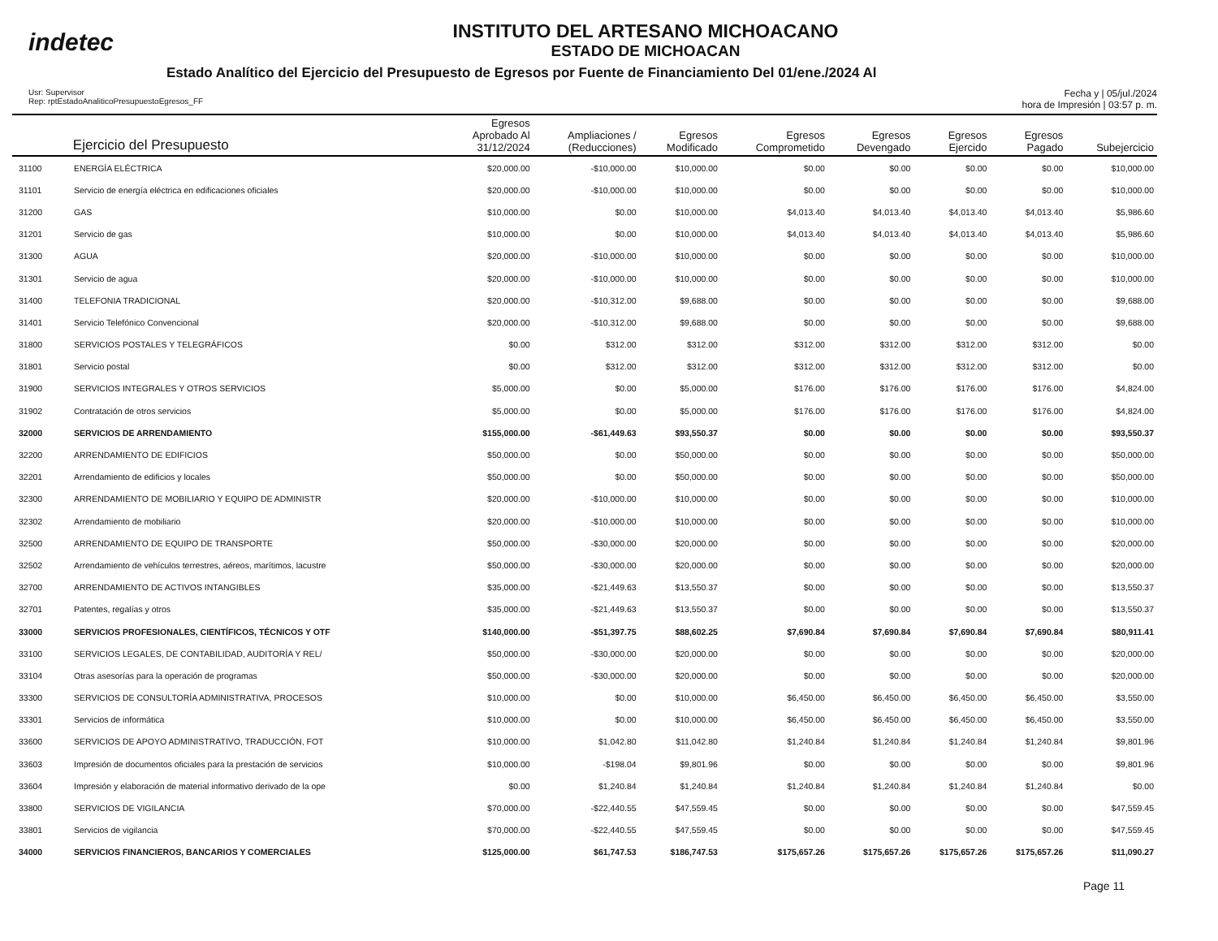indetec
INSTITUTO DEL ARTESANO MICHOACANO
ESTADO DE MICHOACAN
Estado Analítico del Ejercicio del Presupuesto de Egresos por Fuente de Financiamiento Del 01/ene./2024 Al
Usr: Supervisor
Rep: rptEstadoAnaliticoPresupuestoEgresos_FF
Fecha y | 05/jul./2024
hora de Impresión | 03:57 p. m.
| Ejercicio del Presupuesto | | Egresos Aprobado Al 31/12/2024 | Ampliaciones / (Reducciones) | Egresos Modificado | Egresos Comprometido | Egresos Devengado | Egresos Ejercido | Egresos Pagado | Subejercicio |
| --- | --- | --- | --- | --- | --- | --- | --- | --- | --- |
| 31100 | ENERGÍA ELÉCTRICA | $20,000.00 | -$10,000.00 | $10,000.00 | $0.00 | $0.00 | $0.00 | $0.00 | $10,000.00 |
| 31101 | Servicio de energía eléctrica en edificaciones oficiales | $20,000.00 | -$10,000.00 | $10,000.00 | $0.00 | $0.00 | $0.00 | $0.00 | $10,000.00 |
| 31200 | GAS | $10,000.00 | $0.00 | $10,000.00 | $4,013.40 | $4,013.40 | $4,013.40 | $4,013.40 | $5,986.60 |
| 31201 | Servicio de gas | $10,000.00 | $0.00 | $10,000.00 | $4,013.40 | $4,013.40 | $4,013.40 | $4,013.40 | $5,986.60 |
| 31300 | AGUA | $20,000.00 | -$10,000.00 | $10,000.00 | $0.00 | $0.00 | $0.00 | $0.00 | $10,000.00 |
| 31301 | Servicio de agua | $20,000.00 | -$10,000.00 | $10,000.00 | $0.00 | $0.00 | $0.00 | $0.00 | $10,000.00 |
| 31400 | TELEFONIA TRADICIONAL | $20,000.00 | -$10,312.00 | $9,688.00 | $0.00 | $0.00 | $0.00 | $0.00 | $9,688.00 |
| 31401 | Servicio Telefónico Convencional | $20,000.00 | -$10,312.00 | $9,688.00 | $0.00 | $0.00 | $0.00 | $0.00 | $9,688.00 |
| 31800 | SERVICIOS POSTALES Y TELEGRÁFICOS | $0.00 | $312.00 | $312.00 | $312.00 | $312.00 | $312.00 | $312.00 | $0.00 |
| 31801 | Servicio postal | $0.00 | $312.00 | $312.00 | $312.00 | $312.00 | $312.00 | $312.00 | $0.00 |
| 31900 | SERVICIOS INTEGRALES Y OTROS SERVICIOS | $5,000.00 | $0.00 | $5,000.00 | $176.00 | $176.00 | $176.00 | $176.00 | $4,824.00 |
| 31902 | Contratación de otros servicios | $5,000.00 | $0.00 | $5,000.00 | $176.00 | $176.00 | $176.00 | $176.00 | $4,824.00 |
| 32000 | SERVICIOS DE ARRENDAMIENTO | $155,000.00 | -$61,449.63 | $93,550.37 | $0.00 | $0.00 | $0.00 | $0.00 | $93,550.37 |
| 32200 | ARRENDAMIENTO DE EDIFICIOS | $50,000.00 | $0.00 | $50,000.00 | $0.00 | $0.00 | $0.00 | $0.00 | $50,000.00 |
| 32201 | Arrendamiento de edificios y locales | $50,000.00 | $0.00 | $50,000.00 | $0.00 | $0.00 | $0.00 | $0.00 | $50,000.00 |
| 32300 | ARRENDAMIENTO DE MOBILIARIO Y EQUIPO DE ADMINISTR | $20,000.00 | -$10,000.00 | $10,000.00 | $0.00 | $0.00 | $0.00 | $0.00 | $10,000.00 |
| 32302 | Arrendamiento de mobiliario | $20,000.00 | -$10,000.00 | $10,000.00 | $0.00 | $0.00 | $0.00 | $0.00 | $10,000.00 |
| 32500 | ARRENDAMIENTO DE EQUIPO DE TRANSPORTE | $50,000.00 | -$30,000.00 | $20,000.00 | $0.00 | $0.00 | $0.00 | $0.00 | $20,000.00 |
| 32502 | Arrendamiento de vehículos terrestres, aéreos, marítimos, lacustre | $50,000.00 | -$30,000.00 | $20,000.00 | $0.00 | $0.00 | $0.00 | $0.00 | $20,000.00 |
| 32700 | ARRENDAMIENTO DE ACTIVOS INTANGIBLES | $35,000.00 | -$21,449.63 | $13,550.37 | $0.00 | $0.00 | $0.00 | $0.00 | $13,550.37 |
| 32701 | Patentes, regalías y otros | $35,000.00 | -$21,449.63 | $13,550.37 | $0.00 | $0.00 | $0.00 | $0.00 | $13,550.37 |
| 33000 | SERVICIOS PROFESIONALES, CIENTÍFICOS, TÉCNICOS Y OTF | $140,000.00 | -$51,397.75 | $88,602.25 | $7,690.84 | $7,690.84 | $7,690.84 | $7,690.84 | $80,911.41 |
| 33100 | SERVICIOS LEGALES, DE CONTABILIDAD, AUDITORÍA Y REL/ | $50,000.00 | -$30,000.00 | $20,000.00 | $0.00 | $0.00 | $0.00 | $0.00 | $20,000.00 |
| 33104 | Otras asesorías para la operación de programas | $50,000.00 | -$30,000.00 | $20,000.00 | $0.00 | $0.00 | $0.00 | $0.00 | $20,000.00 |
| 33300 | SERVICIOS DE CONSULTORÍA ADMINISTRATIVA, PROCESOS | $10,000.00 | $0.00 | $10,000.00 | $6,450.00 | $6,450.00 | $6,450.00 | $6,450.00 | $3,550.00 |
| 33301 | Servicios de informática | $10,000.00 | $0.00 | $10,000.00 | $6,450.00 | $6,450.00 | $6,450.00 | $6,450.00 | $3,550.00 |
| 33600 | SERVICIOS DE APOYO ADMINISTRATIVO, TRADUCCIÓN, FOT | $10,000.00 | $1,042.80 | $11,042.80 | $1,240.84 | $1,240.84 | $1,240.84 | $1,240.84 | $9,801.96 |
| 33603 | Impresión de documentos oficiales para la prestación de servicios | $10,000.00 | -$198.04 | $9,801.96 | $0.00 | $0.00 | $0.00 | $0.00 | $9,801.96 |
| 33604 | Impresión y elaboración de material informativo derivado de la ope | $0.00 | $1,240.84 | $1,240.84 | $1,240.84 | $1,240.84 | $1,240.84 | $1,240.84 | $0.00 |
| 33800 | SERVICIOS DE VIGILANCIA | $70,000.00 | -$22,440.55 | $47,559.45 | $0.00 | $0.00 | $0.00 | $0.00 | $47,559.45 |
| 33801 | Servicios de vigilancia | $70,000.00 | -$22,440.55 | $47,559.45 | $0.00 | $0.00 | $0.00 | $0.00 | $47,559.45 |
| 34000 | SERVICIOS FINANCIEROS, BANCARIOS Y COMERCIALES | $125,000.00 | $61,747.53 | $186,747.53 | $175,657.26 | $175,657.26 | $175,657.26 | $175,657.26 | $11,090.27 |
Page 11